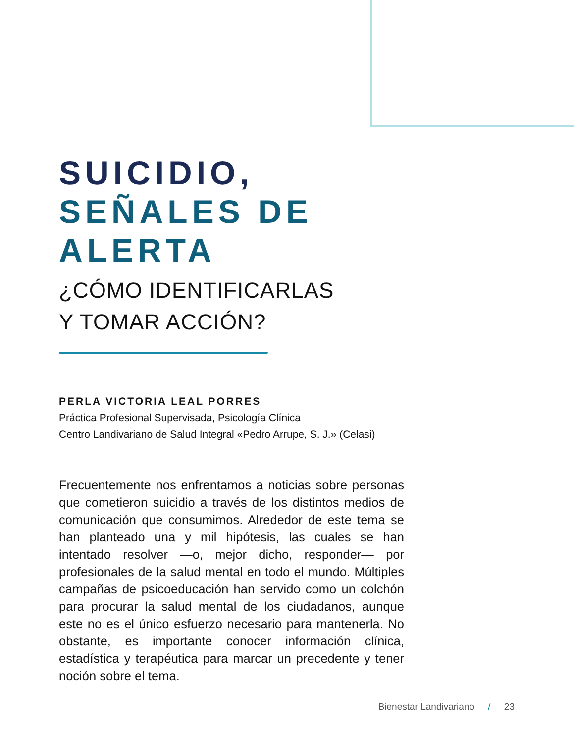SUICIDIO,
SEÑALES DE ALERTA
¿CÓMO IDENTIFICARLAS
Y TOMAR ACCIÓN?
PERLA VICTORIA LEAL PORRES
Práctica Profesional Supervisada, Psicología Clínica
Centro Landivariano de Salud Integral «Pedro Arrupe, S. J.» (Celasi)
Frecuentemente nos enfrentamos a noticias sobre personas que cometieron suicidio a través de los distintos medios de comunicación que consumimos. Alrededor de este tema se han planteado una y mil hipótesis, las cuales se han intentado resolver —o, mejor dicho, responder— por profesionales de la salud mental en todo el mundo. Múltiples campañas de psicoeducación han servido como un colchón para procurar la salud mental de los ciudadanos, aunque este no es el único esfuerzo necesario para mantenerla. No obstante, es importante conocer información clínica, estadística y terapéutica para marcar un precedente y tener noción sobre el tema.
Bienestar Landivariano / 23